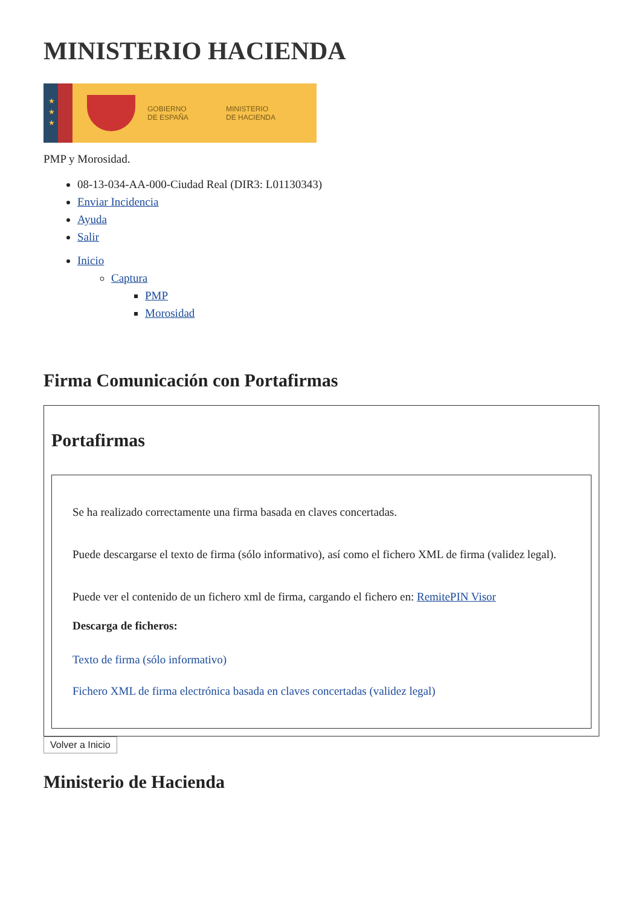MINISTERIO HACIENDA
★
★
★
GOBIERNO
DE ESPAÑA
MINISTERIO
DE HACIENDA
PMP y Morosidad.
08-13-034-AA-000-Ciudad Real (DIR3: L01130343)
Enviar Incidencia
Ayuda
Salir
Inicio
Captura
PMP
Morosidad
Firma Comunicación con Portafirmas
Portafirmas
Se ha realizado correctamente una firma basada en claves concertadas.
Puede descargarse el texto de firma (sólo informativo), así como el fichero XML de firma (validez legal).
Puede ver el contenido de un fichero xml de firma, cargando el fichero en: RemitePIN Visor
Descarga de ficheros:
Texto de firma (sólo informativo)
Fichero XML de firma electrónica basada en claves concertadas (validez legal)
Volver a Inicio
Ministerio de Hacienda